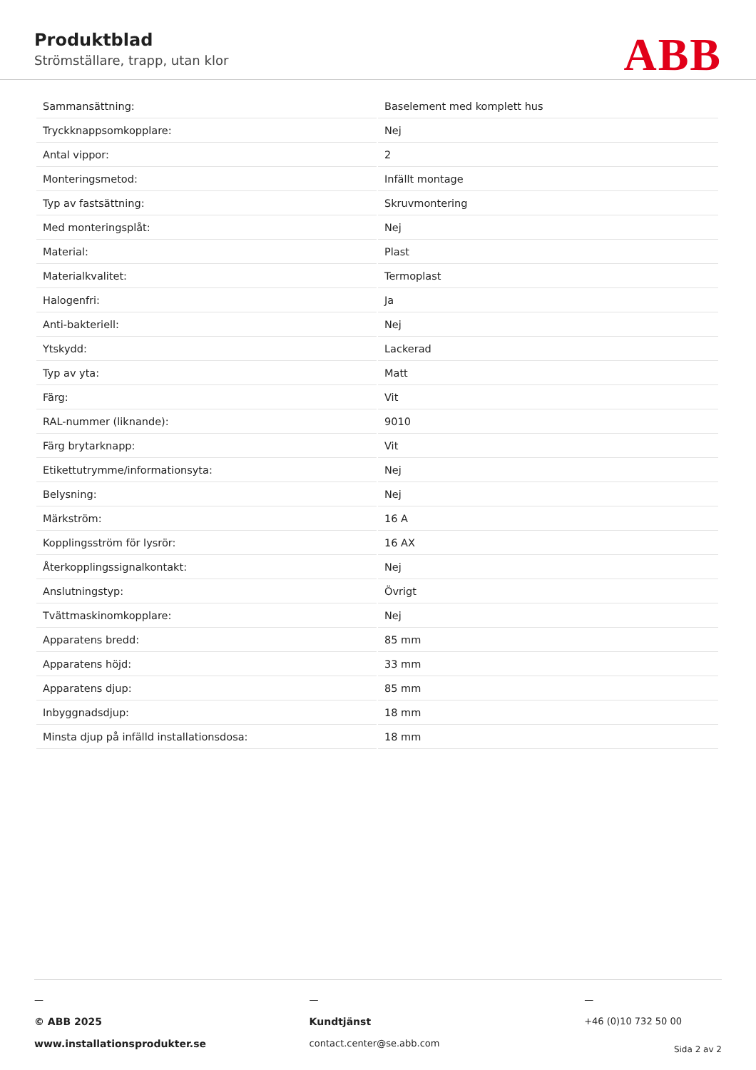Produktblad
Strömställare, trapp, utan klor
ABB
| Sammansättning: | Baselement med komplett hus |
| Tryckknappsomkopplare: | Nej |
| Antal vippor: | 2 |
| Monteringsmetod: | Infällt montage |
| Typ av fastsättning: | Skruvmontering |
| Med monteringsplåt: | Nej |
| Material: | Plast |
| Materialkvalitet: | Termoplast |
| Halogenfri: | Ja |
| Anti-bakteriell: | Nej |
| Ytskydd: | Lackerad |
| Typ av yta: | Matt |
| Färg: | Vit |
| RAL-nummer (liknande): | 9010 |
| Färg brytarknapp: | Vit |
| Etikettutrymme/informationsyta: | Nej |
| Belysning: | Nej |
| Märkström: | 16 A |
| Kopplingsström för lysrör: | 16 AX |
| Återkopplingssignalkontakt: | Nej |
| Anslutningstyp: | Övrigt |
| Tvättmaskinomkopplare: | Nej |
| Apparatens bredd: | 85 mm |
| Apparatens höjd: | 33 mm |
| Apparatens djup: | 85 mm |
| Inbyggnadsdjup: | 18 mm |
| Minsta djup på infälld installationsdosa: | 18 mm |
—
© ABB 2025
www.installationsprodukter.se
—
Kundtjänst
contact.center@se.abb.com
—
+46 (0)10 732 50 00
Sida 2 av 2